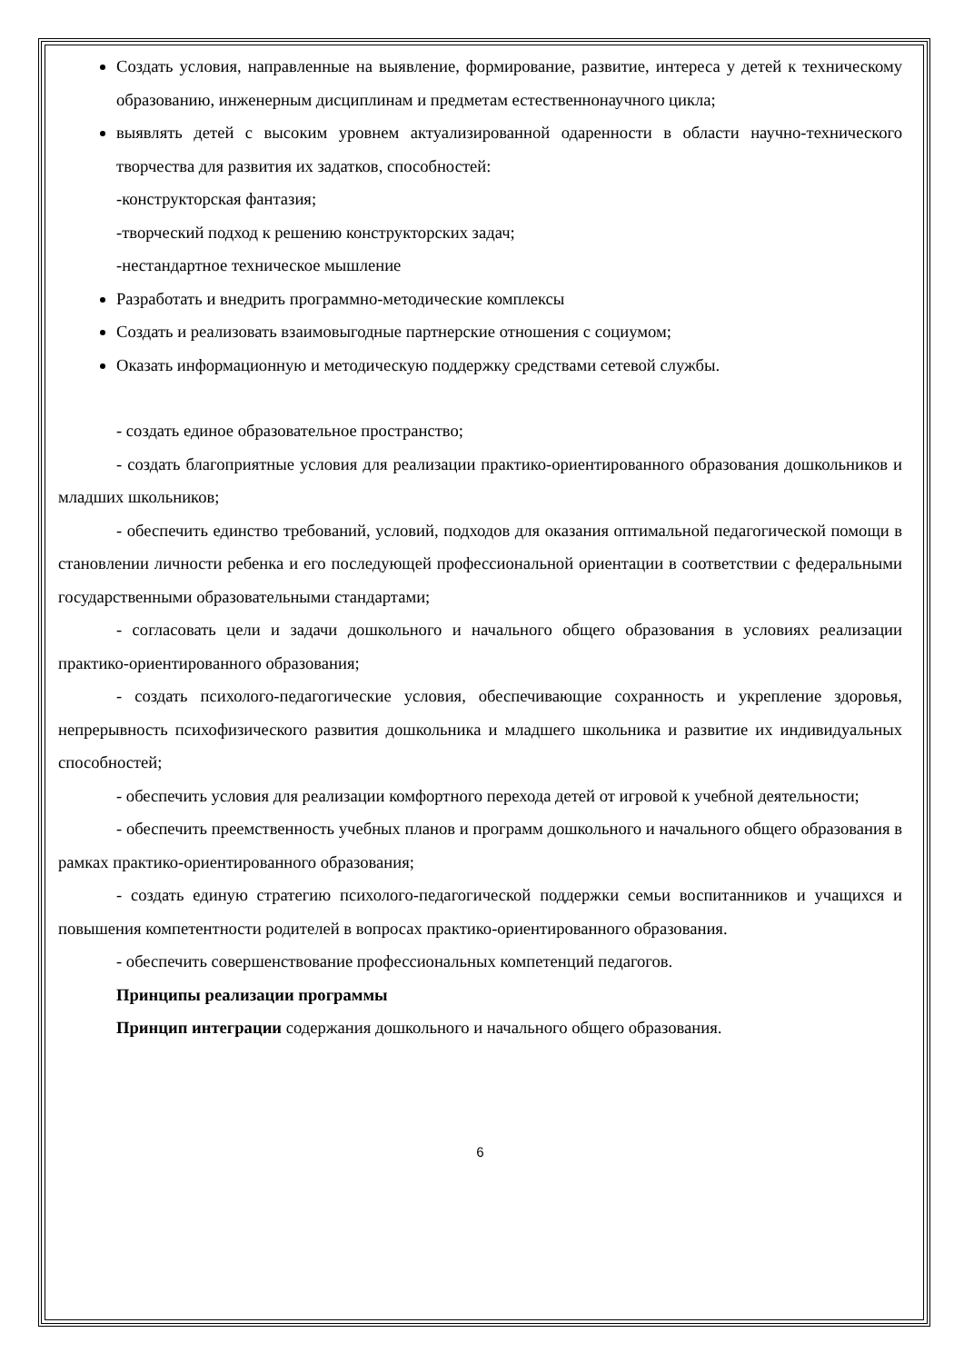Создать условия, направленные на выявление, формирование, развитие, интереса у детей к техническому образованию, инженерным дисциплинам и предметам естественнонаучного цикла;
выявлять детей с высоким уровнем актуализированной одаренности в области научно-технического творчества для развития их задатков, способностей:
-конструкторская фантазия;
-творческий подход к решению конструкторских задач;
-нестандартное техническое мышление
Разработать и внедрить программно-методические комплексы
Создать и реализовать взаимовыгодные партнерские отношения с социумом;
Оказать информационную и методическую поддержку средствами сетевой службы.
- создать единое образовательное пространство;
- создать благоприятные условия для реализации практико-ориентированного образования дошкольников и младших школьников;
- обеспечить единство требований, условий, подходов для оказания оптимальной педагогической помощи в становлении личности ребенка и его последующей профессиональной ориентации в соответствии с федеральными государственными образовательными стандартами;
- согласовать цели и задачи дошкольного и начального общего образования в условиях реализации практико-ориентированного образования;
- создать психолого-педагогические условия, обеспечивающие сохранность и укрепление здоровья, непрерывность психофизического развития дошкольника и младшего школьника и развитие их индивидуальных способностей;
- обеспечить условия для реализации комфортного перехода детей от игровой к учебной деятельности;
- обеспечить преемственность учебных планов и программ дошкольного и начального общего образования в рамках практико-ориентированного образования;
- создать единую стратегию психолого-педагогической поддержки семьи воспитанников и учащихся и повышения компетентности родителей в вопросах практико-ориентированного образования.
- обеспечить совершенствование профессиональных компетенций педагогов.
Принципы реализации программы
Принцип интеграции содержания дошкольного и начального общего образования.
6